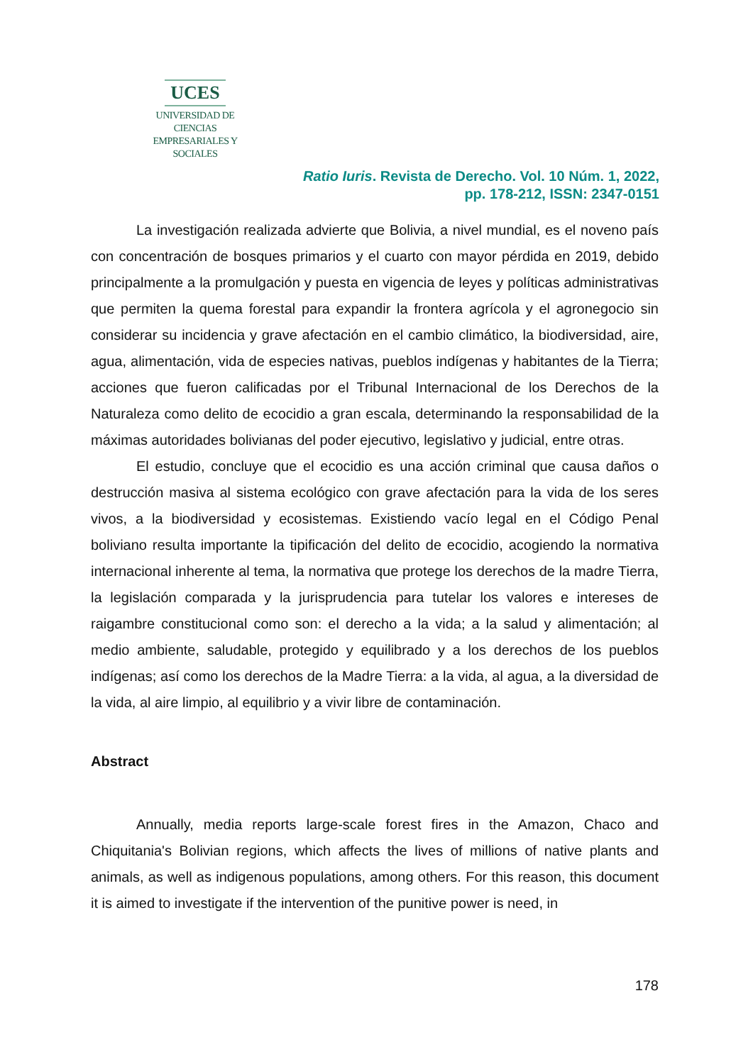UCES
UNIVERSIDAD DE CIENCIAS
EMPRESARIALES Y SOCIALES
Ratio Iuris. Revista de Derecho. Vol. 10 Núm. 1, 2022,
pp. 178-212, ISSN: 2347-0151
La investigación realizada advierte que Bolivia, a nivel mundial, es el noveno país con concentración de bosques primarios y el cuarto con mayor pérdida en 2019, debido principalmente a la promulgación y puesta en vigencia de leyes y políticas administrativas que permiten la quema forestal para expandir la frontera agrícola y el agronegocio sin considerar su incidencia y grave afectación en el cambio climático, la biodiversidad, aire, agua, alimentación, vida de especies nativas, pueblos indígenas y habitantes de la Tierra; acciones que fueron calificadas por el Tribunal Internacional de los Derechos de la Naturaleza como delito de ecocidio a gran escala, determinando la responsabilidad de la máximas autoridades bolivianas del poder ejecutivo, legislativo y judicial, entre otras.
El estudio, concluye que el ecocidio es una acción criminal que causa daños o destrucción masiva al sistema ecológico con grave afectación para la vida de los seres vivos, a la biodiversidad y ecosistemas. Existiendo vacío legal en el Código Penal boliviano resulta importante la tipificación del delito de ecocidio, acogiendo la normativa internacional inherente al tema, la normativa que protege los derechos de la madre Tierra, la legislación comparada y la jurisprudencia para tutelar los valores e intereses de raigambre constitucional como son: el derecho a la vida; a la salud y alimentación; al medio ambiente, saludable, protegido y equilibrado y a los derechos de los pueblos indígenas; así como los derechos de la Madre Tierra: a la vida, al agua, a la diversidad de la vida, al aire limpio, al equilibrio y a vivir libre de contaminación.
Abstract
Annually, media reports large-scale forest fires in the Amazon, Chaco and Chiquitania's Bolivian regions, which affects the lives of millions of native plants and animals, as well as indigenous populations, among others. For this reason, this document it is aimed to investigate if the intervention of the punitive power is need, in
178